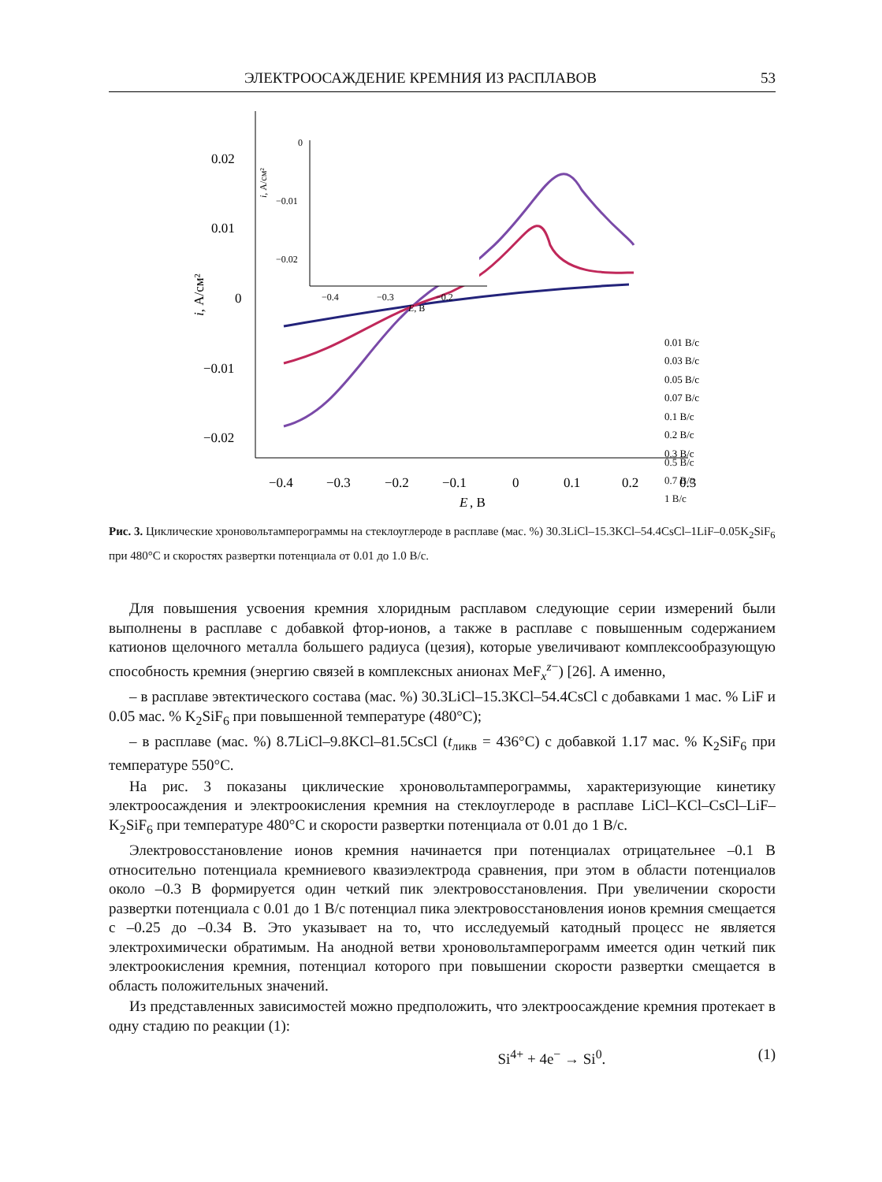ЭЛЕКТРООСАЖДЕНИЕ КРЕМНИЯ ИЗ РАСПЛАВОВ 53
0.02
0.01
0
−0.01
−0.02
−0.4
−0.3
−0.2
−0.1
0
0.1
0.2
0.3
E
, В
i, А/см²
0
−0.01
−0.02
−0.4
−0.3
−0.2
E, В
i, А/см²
0.01 В/с
0.03 В/с
0.05 В/с
0.07 В/с
0.1 В/с
0.2 В/с
0.3 В/с
0.5 В/с
0.7 В/с
1 В/с
Рис. 3. Циклические хроновольтамперограммы на стеклоуглероде в расплаве (мас. %) 30.3LiCl–15.3KCl–54.4CsCl–1LiF–0.05K<sub>2</sub>SiF<sub>6</sub> при 480°С и скоростях развертки потенциала от 0.01 до 1.0 В/с.
Для повышения усвоения кремния хлоридным расплавом следующие серии измерений были выполнены в расплаве с добавкой фтор-ионов, а также в расплаве с повышенным содержанием катионов щелочного металла большего радиуса (цезия), которые увеличивают комплексообразующую способность кремния (энергию связей в комплексных анионах MeF<sub>x</sub><sup>z−</sup>) [26]. А именно,
– в расплаве эвтектического состава (мас. %) 30.3LiCl–15.3KCl–54.4CsCl с добавками 1 мас. % LiF и 0.05 мас. % K<sub>2</sub>SiF<sub>6</sub> при повышенной температуре (480°С);
– в расплаве (мас. %) 8.7LiCl–9.8KCl–81.5CsCl (t<sub>ликв</sub> = 436°С) с добавкой 1.17 мас. % K<sub>2</sub>SiF<sub>6</sub> при температуре 550°С.
На рис. 3 показаны циклические хроновольтамперограммы, характеризующие кинетику электроосаждения и электроокисления кремния на стеклоуглероде в расплаве LiCl–KCl–CsCl–LiF–K<sub>2</sub>SiF<sub>6</sub> при температуре 480°С и скорости развертки потенциала от 0.01 до 1 В/с.
Электровосстановление ионов кремния начинается при потенциалах отрицательнее –0.1 В относительно потенциала кремниевого квазиэлектрода сравнения, при этом в области потенциалов около –0.3 В формируется один четкий пик электровосстановления. При увеличении скорости развертки потенциала с 0.01 до 1 В/с потенциал пика электровосстановления ионов кремния смещается с –0.25 до –0.34 В. Это указывает на то, что исследуемый катодный процесс не является электрохимически обратимым. На анодной ветви хроновольтамперограмм имеется один четкий пик электроокисления кремния, потенциал которого при повышении скорости развертки смещается в область положительных значений.
Из представленных зависимостей можно предположить, что электроосаждение кремния протекает в одну стадию по реакции (1):
Si<sup>4+</sup> + 4e<sup>−</sup> → Si<sup>0</sup>. (1)